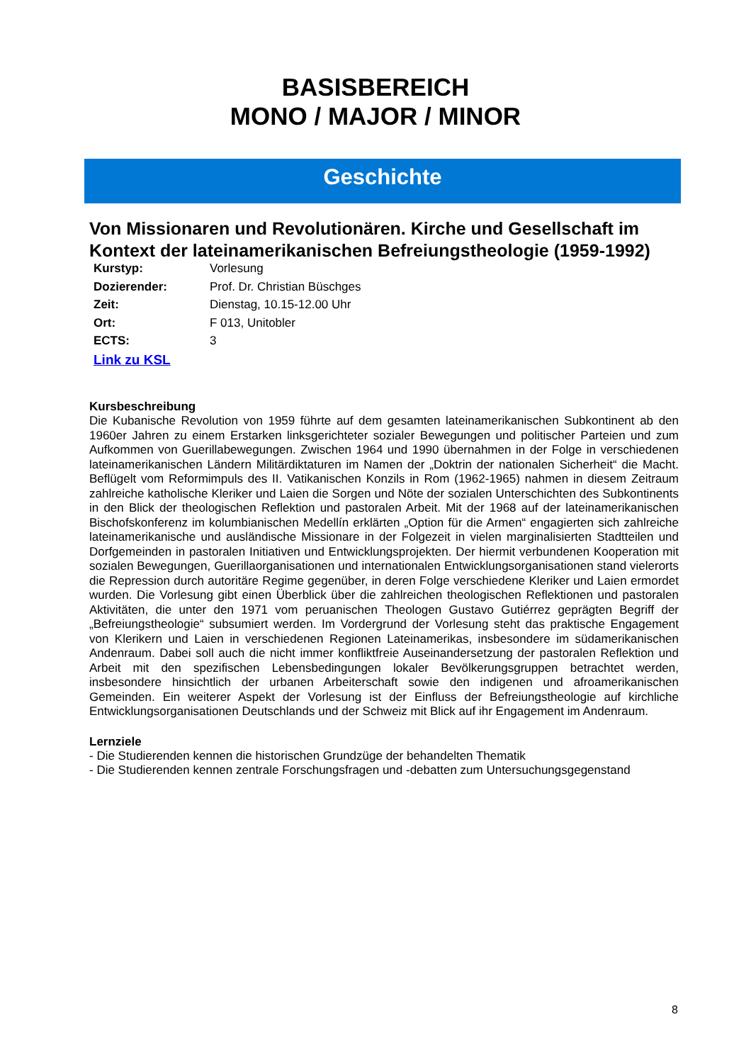BASISBEREICH
MONO / MAJOR / MINOR
Geschichte
Von Missionaren und Revolutionären. Kirche und Gesellschaft im Kontext der lateinamerikanischen Befreiungstheologie (1959-1992)
| Kurstyp: | Vorlesung |
| Dozierender: | Prof. Dr. Christian Büschges |
| Zeit: | Dienstag, 10.15-12.00 Uhr |
| Ort: | F 013, Unitobler |
| ECTS: | 3 |
| Link zu KSL | |
Kursbeschreibung
Die Kubanische Revolution von 1959 führte auf dem gesamten lateinamerikanischen Subkontinent ab den 1960er Jahren zu einem Erstarken linksgerichteter sozialer Bewegungen und politischer Parteien und zum Aufkommen von Guerillabewegungen. Zwischen 1964 und 1990 übernahmen in der Folge in verschiedenen lateinamerikanischen Ländern Militärdiktaturen im Namen der „Doktrin der nationalen Sicherheit“ die Macht. Beflügelt vom Reformimpuls des II. Vatikanischen Konzils in Rom (1962-1965) nahmen in diesem Zeitraum zahlreiche katholische Kleriker und Laien die Sorgen und Nöte der sozialen Unterschichten des Subkontinents in den Blick der theologischen Reflektion und pastoralen Arbeit. Mit der 1968 auf der lateinamerikanischen Bischofskonferenz im kolumbianischen Medellín erklärten „Option für die Armen“ engagierten sich zahlreiche lateinamerikanische und ausländische Missionare in der Folgezeit in vielen marginalisierten Stadtteilen und Dorfgemeinden in pastoralen Initiativen und Entwicklungsprojekten. Der hiermit verbundenen Kooperation mit sozialen Bewegungen, Guerillaorganisationen und internationalen Entwicklungsorganisationen stand vielerorts die Repression durch autoritäre Regime gegenüber, in deren Folge verschiedene Kleriker und Laien ermordet wurden. Die Vorlesung gibt einen Überblick über die zahlreichen theologischen Reflektionen und pastoralen Aktivitäten, die unter den 1971 vom peruanischen Theologen Gustavo Gutiérrez geprägten Begriff der „Befreiungstheologie“ subsumiert werden. Im Vordergrund der Vorlesung steht das praktische Engagement von Klerikern und Laien in verschiedenen Regionen Lateinamerikas, insbesondere im südamerikanischen Andenraum. Dabei soll auch die nicht immer konfliktfreie Auseinandersetzung der pastoralen Reflektion und Arbeit mit den spezifischen Lebensbedingungen lokaler Bevölkerungsgruppen betrachtet werden, insbesondere hinsichtlich der urbanen Arbeiterschaft sowie den indigenen und afroamerikanischen Gemeinden. Ein weiterer Aspekt der Vorlesung ist der Einfluss der Befreiungstheologie auf kirchliche Entwicklungsorganisationen Deutschlands und der Schweiz mit Blick auf ihr Engagement im Andenraum.
Lernziele
- Die Studierenden kennen die historischen Grundzüge der behandelten Thematik
- Die Studierenden kennen zentrale Forschungsfragen und -debatten zum Untersuchungsgegenstand
8